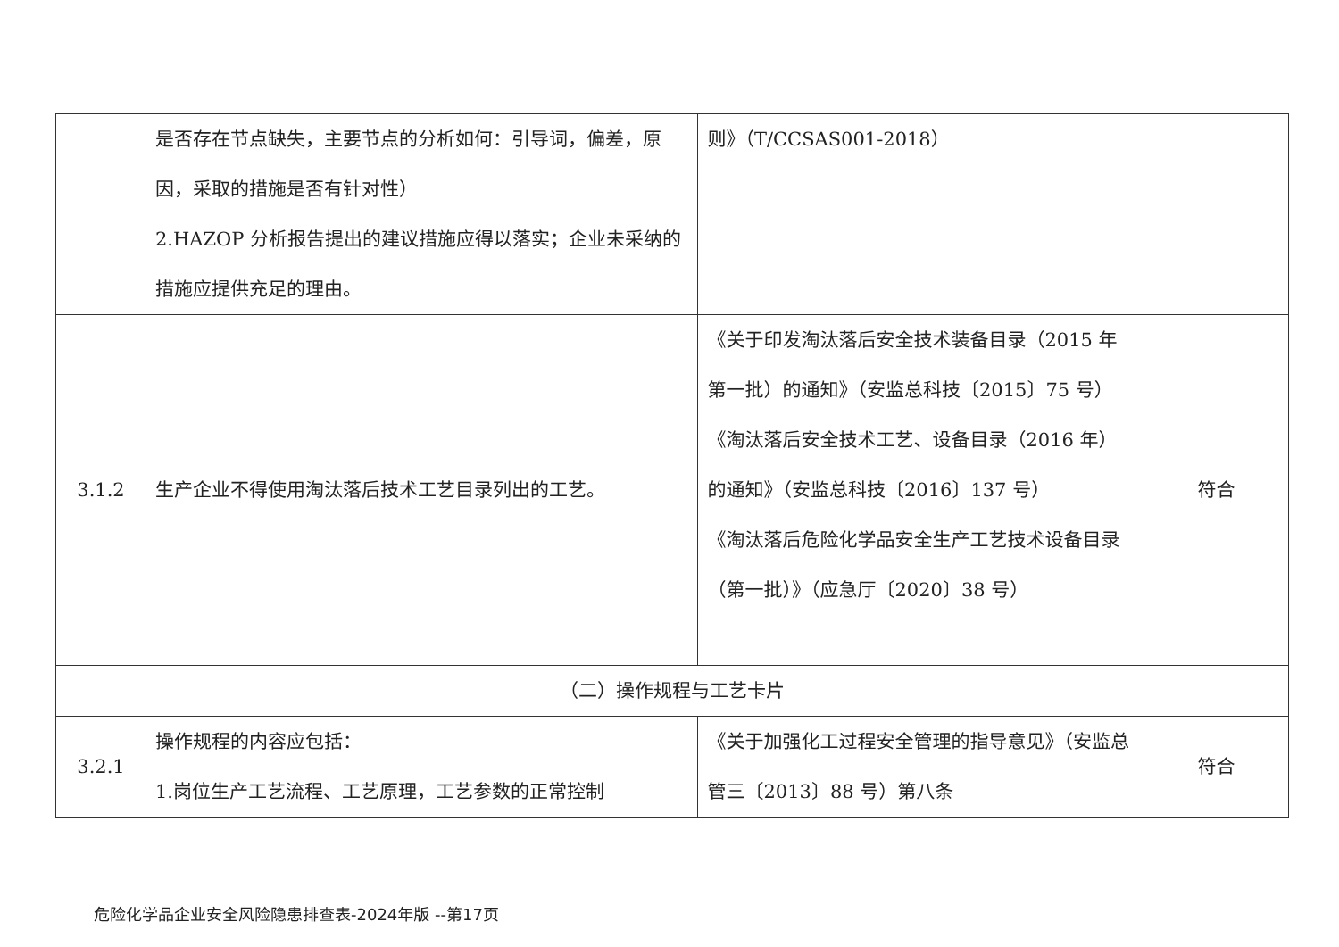| | 是否存在节点缺失，主要节点的分析如何：引导词，偏差，原因，采取的措施是否有针对性） 2.HAZOP 分析报告提出的建议措施应得以落实；企业未采纳的措施应提供充足的理由。 | 则》（T/CCSAS001-2018） | |
| 3.1.2 | 生产企业不得使用淘汰落后技术工艺目录列出的工艺。 | 《关于印发淘汰落后安全技术装备目录（2015 年第一批）的通知》（安监总科技〔2015〕75 号） 《淘汰落后安全技术工艺、设备目录（2016 年）的通知》（安监总科技〔2016〕137 号） 《淘汰落后危险化学品安全生产工艺技术设备目录（第一批）》（应急厅〔2020〕38 号） | 符合 |
| （二）操作规程与工艺卡片 | | | |
| 3.2.1 | 操作规程的内容应包括： 1.岗位生产工艺流程、工艺原理，工艺参数的正常控制 | 《关于加强化工过程安全管理的指导意见》（安监总管三〔2013〕88 号）第八条 | 符合 |
危险化学品企业安全风险隐患排查表-2024年版 --第17页